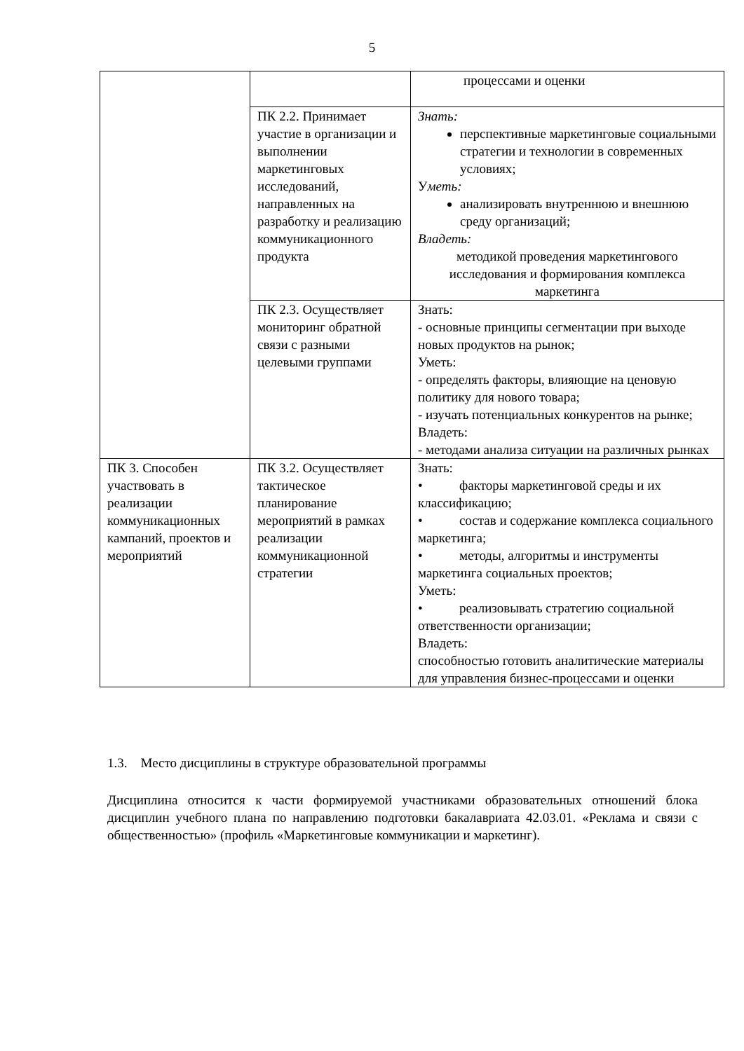5
| | | процессами и оценки |
| | ПК 2.2. Принимает участие в организации и выполнении маркетинговых исследований, направленных на разработку и реализацию коммуникационного продукта | Знать: перспективные маркетинговые социальными стратегии и технологии в современных условиях; У меть: анализировать внутреннюю и внешнюю среду организаций; Владеть: методикой проведения маркетингового исследования и формирования комплекса маркетинга |
| | ПК 2.3. Осуществляет мониторинг обратной связи с разными целевыми группами | Знать: - основные принципы сегментации при выходе новых продуктов на рынок; Уметь: - определять факторы, влияющие на ценовую политику для нового товара; - изучать потенциальных конкурентов на рынке; Владеть: - методами анализа ситуации на различных рынках |
| ПК 3. Способен участвовать в реализации коммуникационных кампаний, проектов и мероприятий | ПК 3.2. Осуществляет тактическое планирование мероприятий в рамках реализации коммуникационной стратегии | Знать: • факторы маркетинговой среды и их классификацию; • состав и содержание комплекса социального маркетинга; • методы, алгоритмы и инструменты маркетинга социальных проектов; Уметь: • реализовывать стратегию социальной ответственности организации; Владеть: способностью готовить аналитические материалы для управления бизнес-процессами и оценки |
1.3. Место дисциплины в структуре образовательной программы
Дисциплина относится к части формируемой участниками образовательных отношений блока дисциплин учебного плана по направлению подготовки бакалавриата 42.03.01. «Реклама и связи с общественностью» (профиль «Маркетинговые коммуникации и маркетинг).